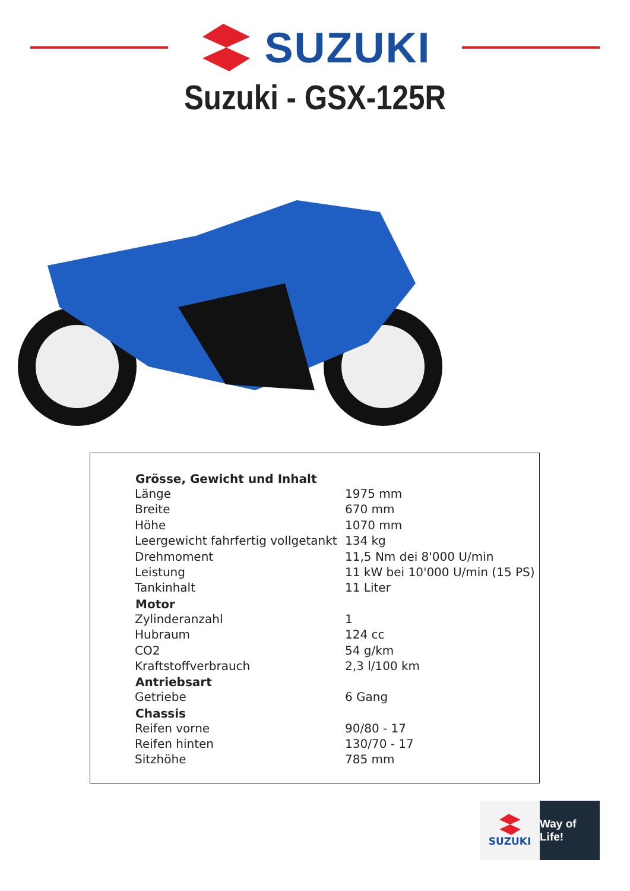SUZUKI
Suzuki - GSX-125R
| Grösse, Gewicht und Inhalt | |
| --- | --- |
| Länge | 1975 mm |
| Breite | 670 mm |
| Höhe | 1070 mm |
| Leergewicht fahrfertig vollgetankt | 134 kg |
| Drehmoment | 11,5 Nm dei 8'000 U/min |
| Leistung | 11 kW bei 10'000 U/min (15 PS) |
| Tankinhalt | 11 Liter |
| Motor | |
| Zylinderanzahl | 1 |
| Hubraum | 124 cc |
| CO2 | 54 g/km |
| Kraftstoffverbrauch | 2,3 l/100 km |
| Antriebsart | |
| Getriebe | 6 Gang |
| Chassis | |
| Reifen vorne | 90/80 - 17 |
| Reifen hinten | 130/70 - 17 |
| Sitzhöhe | 785 mm |
SUZUKI Way of Life!